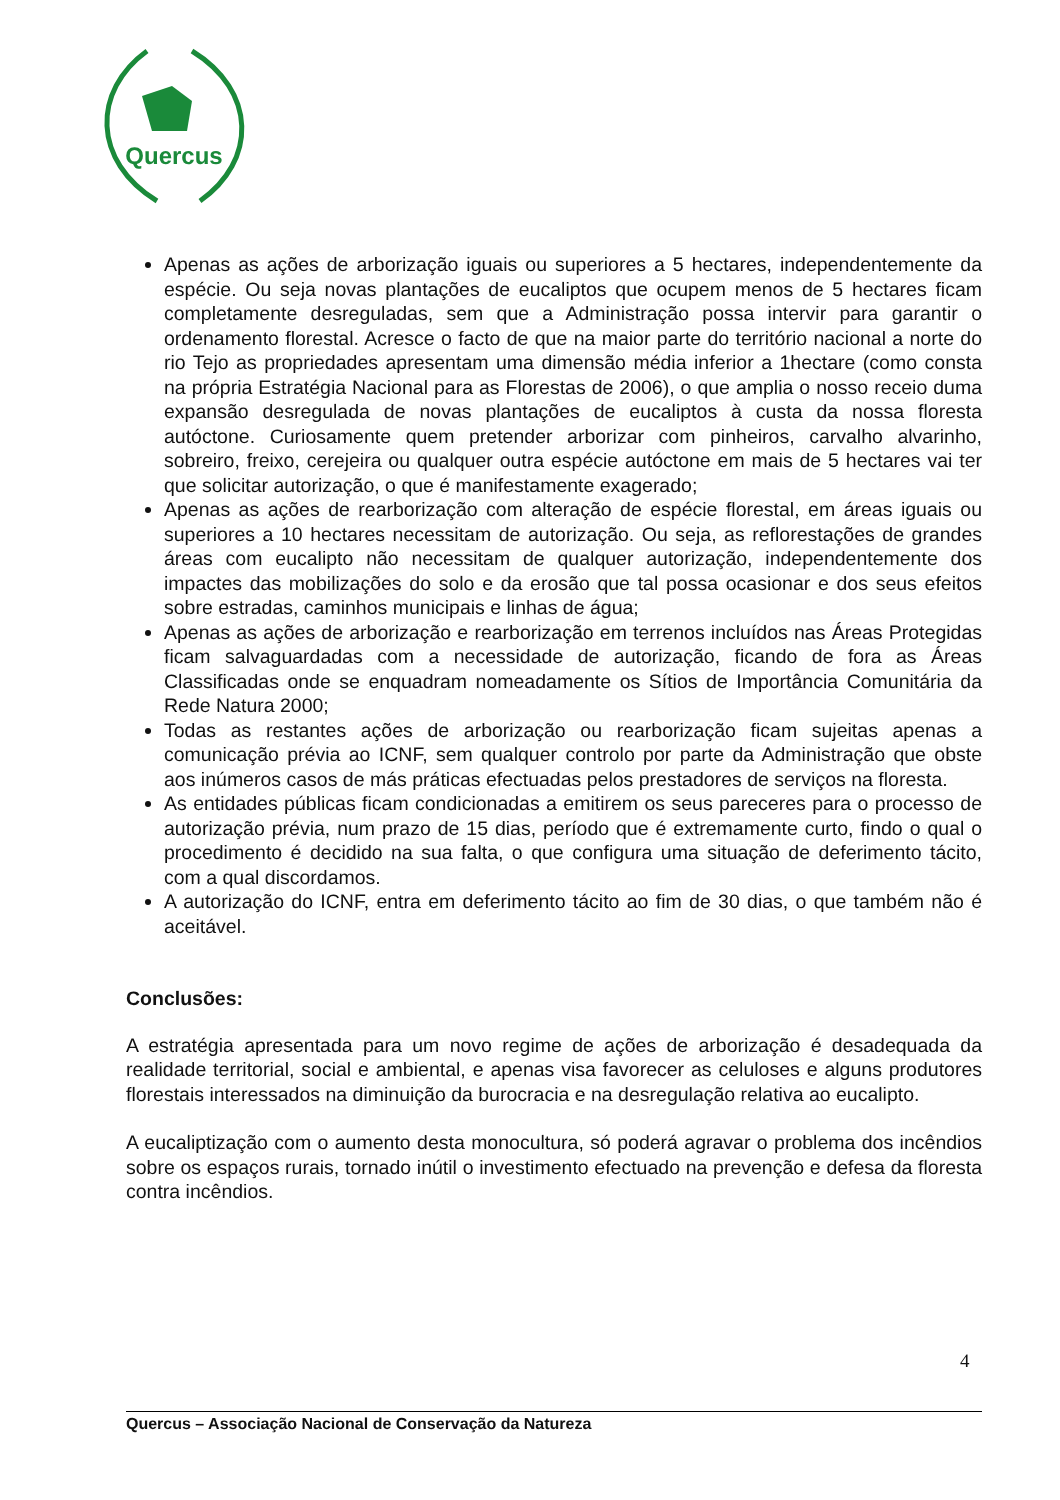Quercus
Apenas as ações de arborização iguais ou superiores a 5 hectares, independentemente da espécie. Ou seja novas plantações de eucaliptos que ocupem menos de 5 hectares ficam completamente desreguladas, sem que a Administração possa intervir para garantir o ordenamento florestal. Acresce o facto de que na maior parte do território nacional a norte do rio Tejo as propriedades apresentam uma dimensão média inferior a 1hectare (como consta na própria Estratégia Nacional para as Florestas de 2006), o que amplia o nosso receio duma expansão desregulada de novas plantações de eucaliptos à custa da nossa floresta autóctone. Curiosamente quem pretender arborizar com pinheiros, carvalho alvarinho, sobreiro, freixo, cerejeira ou qualquer outra espécie autóctone em mais de 5 hectares vai ter que solicitar autorização, o que é manifestamente exagerado;
Apenas as ações de rearborização com alteração de espécie florestal, em áreas iguais ou superiores a 10 hectares necessitam de autorização. Ou seja, as reflorestações de grandes áreas com eucalipto não necessitam de qualquer autorização, independentemente dos impactes das mobilizações do solo e da erosão que tal possa ocasionar e dos seus efeitos sobre estradas, caminhos municipais e linhas de água;
Apenas as ações de arborização e rearborização em terrenos incluídos nas Áreas Protegidas ficam salvaguardadas com a necessidade de autorização, ficando de fora as Áreas Classificadas onde se enquadram nomeadamente os Sítios de Importância Comunitária da Rede Natura 2000;
Todas as restantes ações de arborização ou rearborização ficam sujeitas apenas a comunicação prévia ao ICNF, sem qualquer controlo por parte da Administração que obste aos inúmeros casos de más práticas efectuadas pelos prestadores de serviços na floresta.
As entidades públicas ficam condicionadas a emitirem os seus pareceres para o processo de autorização prévia, num prazo de 15 dias, período que é extremamente curto, findo o qual o procedimento é decidido na sua falta, o que configura uma situação de deferimento tácito, com a qual discordamos.
A autorização do ICNF, entra em deferimento tácito ao fim de 30 dias, o que também não é aceitável.
Conclusões:
A estratégia apresentada para um novo regime de ações de arborização é desadequada da realidade territorial, social e ambiental, e apenas visa favorecer as celuloses e alguns produtores florestais interessados na diminuição da burocracia e na desregulação relativa ao eucalipto.
A eucaliptização com o aumento desta monocultura, só poderá agravar o problema dos incêndios sobre os espaços rurais, tornado inútil o investimento efectuado na prevenção e defesa da floresta contra incêndios.
4
Quercus – Associação Nacional de Conservação da Natureza